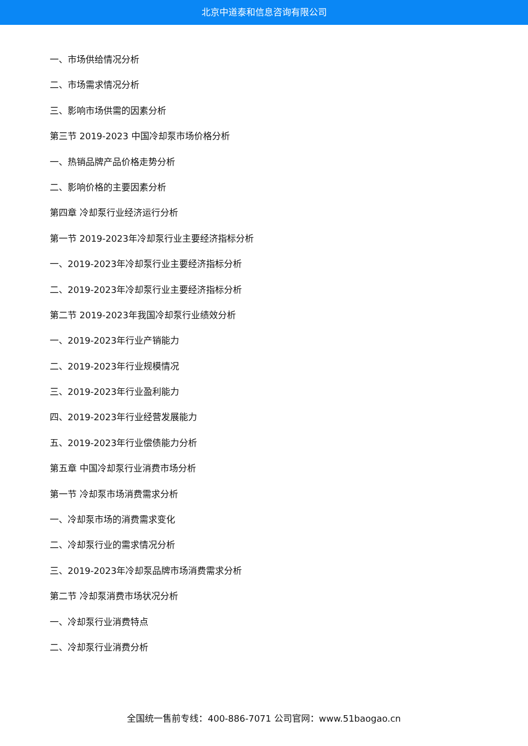北京中道泰和信息咨询有限公司
一、市场供给情况分析
二、市场需求情况分析
三、影响市场供需的因素分析
第三节 2019-2023 中国冷却泵市场价格分析
一、热销品牌产品价格走势分析
二、影响价格的主要因素分析
第四章 冷却泵行业经济运行分析
第一节 2019-2023年冷却泵行业主要经济指标分析
一、2019-2023年冷却泵行业主要经济指标分析
二、2019-2023年冷却泵行业主要经济指标分析
第二节 2019-2023年我国冷却泵行业绩效分析
一、2019-2023年行业产销能力
二、2019-2023年行业规模情况
三、2019-2023年行业盈利能力
四、2019-2023年行业经营发展能力
五、2019-2023年行业偿债能力分析
第五章 中国冷却泵行业消费市场分析
第一节 冷却泵市场消费需求分析
一、冷却泵市场的消费需求变化
二、冷却泵行业的需求情况分析
三、2019-2023年冷却泵品牌市场消费需求分析
第二节 冷却泵消费市场状况分析
一、冷却泵行业消费特点
二、冷却泵行业消费分析
全国统一售前专线：400-886-7071 公司官网：www.51baogao.cn